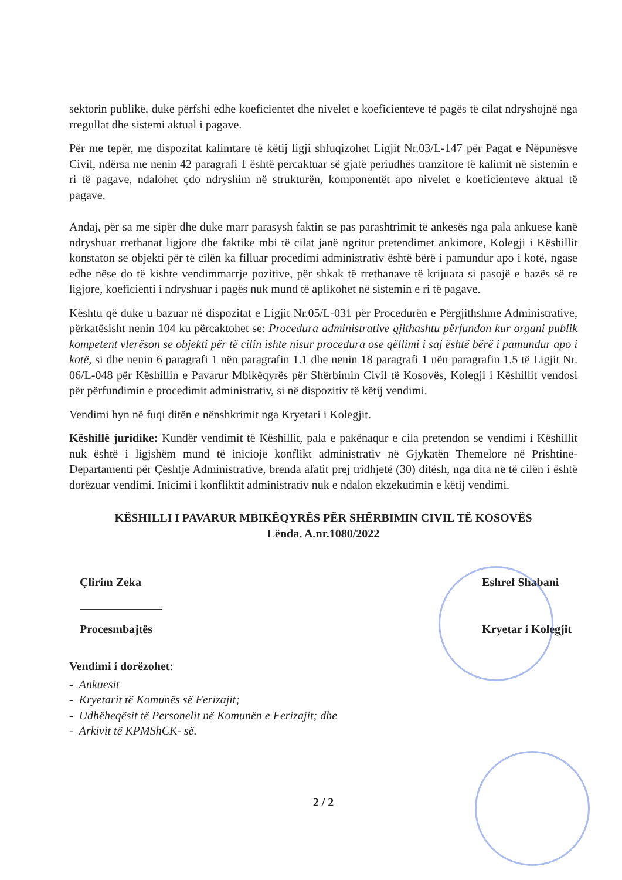sektorin publikë, duke përfshi edhe koeficientet dhe nivelet e koeficienteve të pagës të cilat ndryshojnë nga rregullat dhe sistemi aktual i pagave.
Për me tepër, me dispozitat kalimtare të këtij ligji shfuqizohet Ligjit Nr.03/L-147 për Pagat e Nëpunësve Civil, ndërsa me nenin 42 paragrafi 1 është përcaktuar së gjatë periudhës tranzitore të kalimit në sistemin e ri të pagave, ndalohet çdo ndryshim në strukturën, komponentët apo nivelet e koeficienteve aktual të pagave.
Andaj, për sa me sipër dhe duke marr parasysh faktin se pas parashtrimit të ankesës nga pala ankuese kanë ndryshuar rrethanat ligjore dhe faktike mbi të cilat janë ngritur pretendimet ankimore, Kolegji i Këshillit konstaton se objekti për të cilën ka filluar procedimi administrativ është bërë i pamundur apo i kotë, ngase edhe nëse do të kishte vendimmarrje pozitive, për shkak të rrethanave të krijuara si pasojë e bazës së re ligjore, koeficienti i ndryshuar i pagës nuk mund të aplikohet në sistemin e ri të pagave.
Kështu që duke u bazuar në dispozitat e Ligjit Nr.05/L-031 për Procedurën e Përgjithshme Administrative, përkatësisht nenin 104 ku përcaktohet se: Procedura administrative gjithashtu përfundon kur organi publik kompetent vlerëson se objekti për të cilin ishte nisur procedura ose qëllimi i saj është bërë i pamundur apo i kotë, si dhe nenin 6 paragrafi 1 nën paragrafin 1.1 dhe nenin 18 paragrafi 1 nën paragrafin 1.5 të Ligjit Nr. 06/L-048 për Këshillin e Pavarur Mbikëqyrës për Shërbimin Civil të Kosovës, Kolegji i Këshillit vendosi për përfundimin e procedimit administrativ, si në dispozitiv të këtij vendimi.
Vendimi hyn në fuqi ditën e nënshkrimit nga Kryetari i Kolegjit.
Këshillë juridike: Kundër vendimit të Këshillit, pala e pakënaqur e cila pretendon se vendimi i Këshillit nuk është i ligjshëm mund të iniciojë konflikt administrativ në Gjykatën Themelore në Prishtinë-Departamenti për Çështje Administrative, brenda afatit prej tridhjetë (30) ditësh, nga dita në të cilën i është dorëzuar vendimi. Inicimi i konfliktit administrativ nuk e ndalon ekzekutimin e këtij vendimi.
KËSHILLI I PAVARUR MBIKËQYRËS PËR SHËRBIMIN CIVIL TË KOSOVËS
Lënda. A.nr.1080/2022
Çlirim Zeka
Procesmbajtës
Eshref Shabani
Kryetar i Kolegjit
Vendimi i dorëzohet:
- Ankuesit
- Kryetarit të Komunës së Ferizajit;
- Udhëheqësit të Personelit në Komunën e Ferizajit; dhe
- Arkivit të KPMShCK- së.
2 / 2